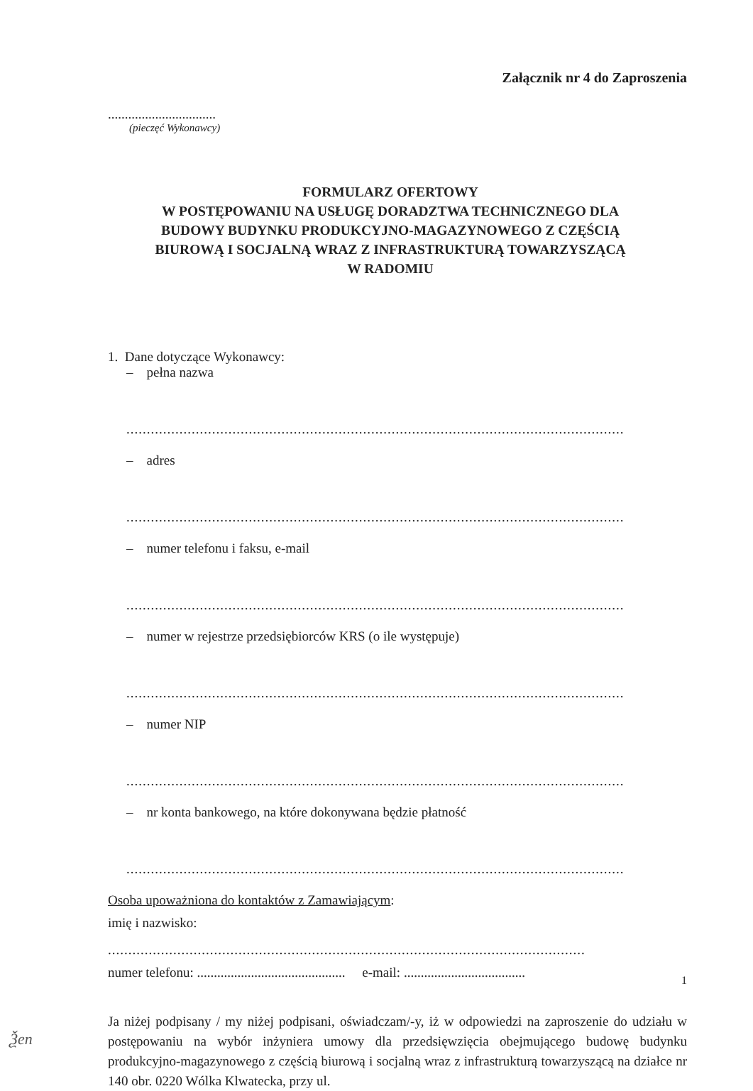Załącznik nr 4 do Zaproszenia
................................
(pieczęć Wykonawcy)
FORMULARZ OFERTOWY
W POSTĘPOWANIU NA USŁUGĘ DORADZTWA TECHNICZNEGO DLA
BUDOWY BUDYNKU PRODUKCYJNO-MAGAZYNOWEGO Z CZĘŚCIĄ
BIUROWĄ I SOCJALNĄ WRAZ Z INFRASTRUKTURĄ TOWARZYSZĄCĄ
W RADOMIU
1. Dane dotyczące Wykonawcy:
– pełna nazwa
..........................................................................................................................................
– adres
..........................................................................................................................................
– numer telefonu i faksu, e-mail
..........................................................................................................................................
– numer w rejestrze przedsiębiorców KRS (o ile występuje)
..........................................................................................................................................
– numer NIP
..........................................................................................................................................
– nr konta bankowego, na które dokonywana będzie płatność
..........................................................................................................................................
Osoba upoważniona do kontaktów z Zamawiającym:
imię i nazwisko:
.....................................................................................................................
numer telefonu: ............................................ e-mail: ....................................
Ja niżej podpisany / my niżej podpisani, oświadczam/-y, iż w odpowiedzi na zaproszenie do udziału w postępowaniu na wybór inżyniera umowy dla przedsięwzięcia obejmującego budowę budynku produkcyjno-magazynowego z częścią biurową i socjalną wraz z infrastrukturą towarzyszącą na działce nr 140 obr. 0220 Wólka Klwatecka, przy ul.
1
Ѯеn